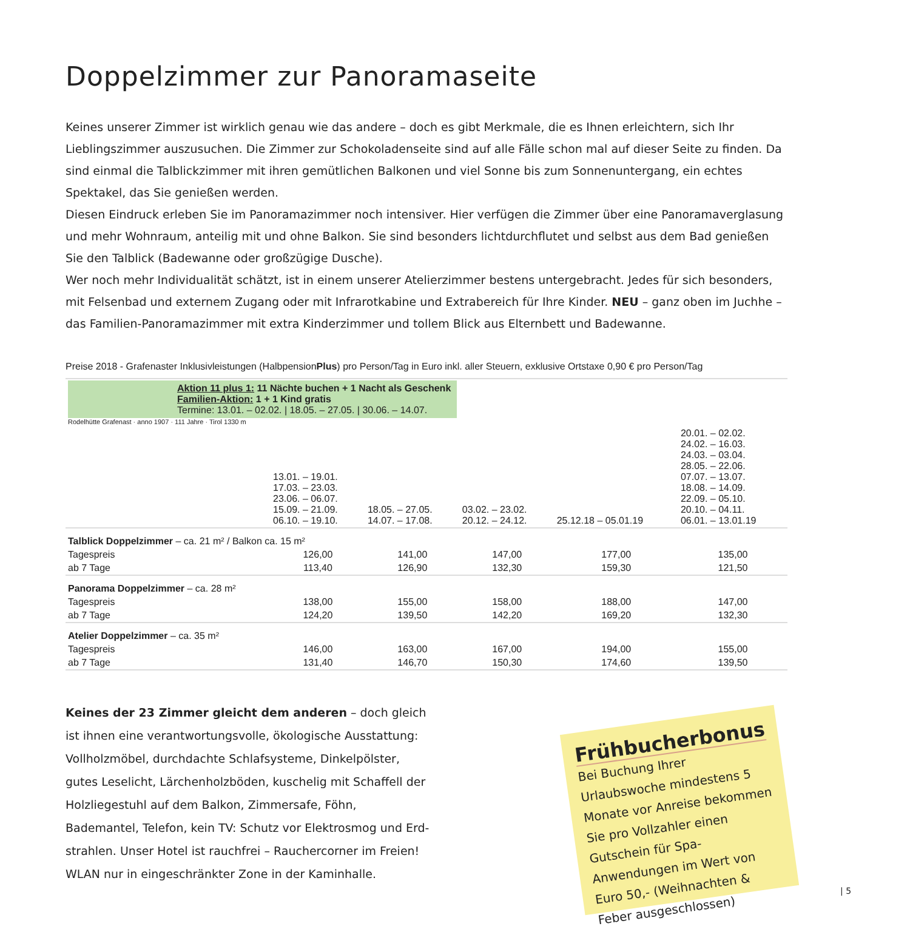Doppelzimmer zur Panoramaseite
Keines unserer Zimmer ist wirklich genau wie das andere – doch es gibt Merkmale, die es Ihnen erleichtern, sich Ihr Lieblings­zimmer auszusuchen. Die Zimmer zur Schokoladenseite sind auf alle Fälle schon mal auf dieser Seite zu finden. Da sind einmal die Talblickzimmer mit ihren gemütlichen Balkonen und viel Sonne bis zum Sonnenuntergang, ein echtes Spektakel, das Sie genießen werden.
Diesen Eindruck erleben Sie im Panoramazimmer noch intensiver. Hier verfügen die Zimmer über eine Panoramaverglasung und mehr Wohnraum, anteilig mit und ohne Balkon. Sie sind besonders lichtdurchflutet und selbst aus dem Bad genießen Sie den Talblick (Badewanne oder großzügige Dusche).
Wer noch mehr Individualität schätzt, ist in einem unserer Atelierzimmer bestens untergebracht. Jedes für sich besonders, mit Felsenbad und externem Zugang oder mit Infrarotkabine und Extrabereich für Ihre Kinder. NEU – ganz oben im Juchhe – das Familien-Panoramazimmer mit extra Kinderzimmer und tollem Blick aus Elternbett und Badewanne.
Preise 2018 - Grafenaster Inklusivleistungen (HalbpensionPlus) pro Person/Tag in Euro inkl. aller Steuern, exklusive Ortstaxe 0,90 € pro Person/Tag
| Aktion 11 plus 1: 11 Nächte buchen + 1 Nacht als Geschenk Familien-Aktion: 1 + 1 Kind gratis Termine: 13.01. – 02.02. / 18.05. – 27.05. / 30.06. – 14.07. Rodelhütte Grafenast · anno 1907 · 111 Jahre · Tirol 1330 m | | | | | |
| | 13.01. – 19.01. 17.03. – 23.03. 23.06. – 06.07. 15.09. – 21.09. 06.10. – 19.10. | 18.05. – 27.05. 14.07. – 17.08. | 03.02. – 23.02. 20.12. – 24.12. | 25.12.18 – 05.01.19 | 20.01. – 02.02. 24.02. – 16.03. 24.03. – 03.04. 28.05. – 22.06. 07.07. – 13.07. 18.08. – 14.09. 22.09. – 05.10. 20.10. – 04.11. 06.01. – 13.01.19 |
| Talblick Doppelzimmer – ca. 21 m² / Balkon ca. 15 m² | | | | | |
| Tagespreis | 126,00 | 141,00 | 147,00 | 177,00 | 135,00 |
| ab 7 Tage | 113,40 | 126,90 | 132,30 | 159,30 | 121,50 |
| Panorama Doppelzimmer – ca. 28 m² | | | | | |
| Tagespreis | 138,00 | 155,00 | 158,00 | 188,00 | 147,00 |
| ab 7 Tage | 124,20 | 139,50 | 142,20 | 169,20 | 132,30 |
| Atelier Doppelzimmer – ca. 35 m² | | | | | |
| Tagespreis | 146,00 | 163,00 | 167,00 | 194,00 | 155,00 |
| ab 7 Tage | 131,40 | 146,70 | 150,30 | 174,60 | 139,50 |
Keines der 23 Zimmer gleicht dem anderen – doch gleich ist ihnen eine verantwortungsvolle, ökologische Ausstattung: Vollholzmöbel, durch­dachte Schlafsysteme, Dinkelpölster, gutes Leselicht, Lärchenholzböden, kuschelig mit Schaffell der Holzliegestuhl auf dem Balkon, Zimmersafe, Föhn, Bademantel, Telefon, kein TV: Schutz vor Elektrosmog und Erd­strahlen. Unser Hotel ist rauchfrei – Rauchercorner im Freien! WLAN nur in eingeschränkter Zone in der Kaminhalle.
Frühbucherbonus
Bei Buchung Ihrer Urlaubswoche mindestens 5 Monate vor Anreise bekommen Sie pro Vollzahler einen Gutschein für Spa-Anwendungen im Wert von Euro 50,- (Weihnachten & Feber ausge­schlossen)
| 5